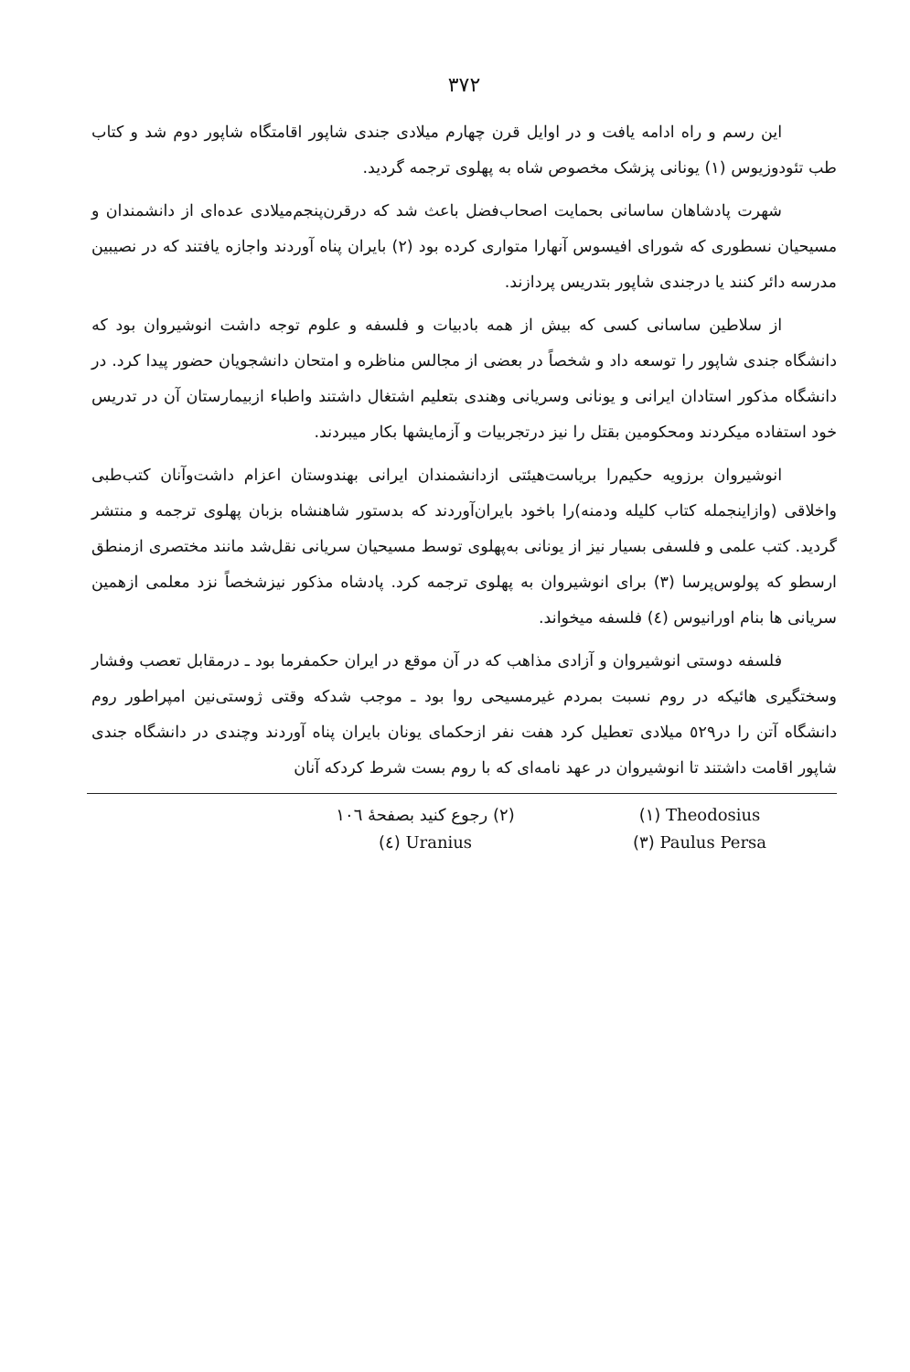٣٧٢
این رسم و راه ادامه یافت و در اوایل قرن چهارم میلادی جندی شاپور اقامتگاه شاپور دوم شد و کتاب طب تئودوزیوس (١) یونانی پزشک مخصوص شاه به پهلوی ترجمه گردید.
شهرت پادشاهان ساسانی بحمایت اصحاب‌فضل باعث شد که درقرن‌پنجم‌میلادی عده‌ای از دانشمندان و مسیحیان نسطوری که شورای افیسوس آنهارا متواری کرده بود (٢) بایران پناه آوردند واجازه یافتند که در نصیبین مدرسه دائر کنند یا درجندی شاپور بتدریس پردازند.
از سلاطین ساسانی کسی که بیش از همه بادبیات و فلسفه و علوم توجه داشت انوشیروان بود که دانشگاه جندی شاپور را توسعه داد و شخصاً در بعضی از مجالس مناظره و امتحان دانشجویان حضور پیدا کرد. در دانشگاه مذکور استادان ایرانی و یونانی وسریانی وهندی بتعلیم اشتغال داشتند واطباء ازبیمارستان آن در تدریس خود استفاده میکردند ومحکومین بقتل را نیز درتجربیات و آزمایشها بکار میبردند.
انوشیروان برزویه حکیم‌را بریاست‌هیئتی ازدانشمندان ایرانی بهندوستان اعزام داشت‌وآنان کتب‌طبی واخلاقی (وازاینجمله کتاب کلیله ودمنه)را باخود بایران‌آوردند که بدستور شاهنشاه بزبان پهلوی ترجمه و منتشر گردید. کتب علمی و فلسفی بسیار نیز از یونانی به‌پهلوی توسط مسیحیان سریانی نقل‌شد مانند مختصری ازمنطق ارسطو که پولوس‌پرسا (٣) برای انوشیروان به پهلوی ترجمه کرد. پادشاه مذکور نیزشخصاً نزد معلمی ازهمین سریانی ها بنام اورانیوس (٤) فلسفه میخواند.
فلسفه دوستی انوشیروان و آزادی مذاهب که در آن موقع در ایران حکمفرما بود ـ درمقابل تعصب وفشار وسختگیری هائیکه در روم نسبت بمردم غیرمسیحی روا بود ـ موجب شدکه وقتی ژوستی‌نین امپراطور روم دانشگاه آتن را در٥٢٩ میلادی تعطیل کرد هفت نفر ازحکمای یونان بایران پناه آوردند وچندی در دانشگاه جندی شاپور اقامت داشتند تا انوشیروان در عهد نامه‌ای که با روم بست شرط کردکه آنان
Theodosius (١) (٢) رجوع کنید بصفحهٔ ١٠٦
Paulus Persa (٣) Uranius (٤)